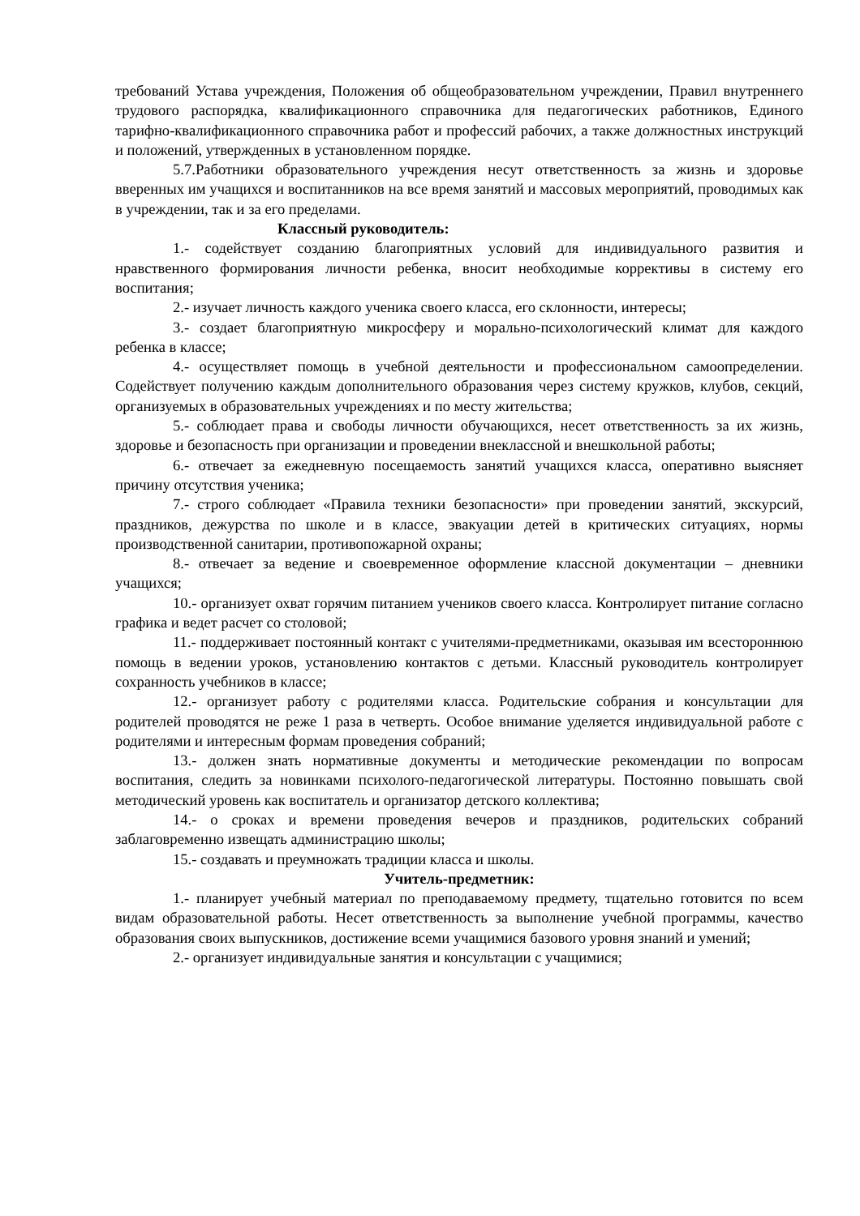требований Устава учреждения, Положения об общеобразовательном учреждении, Правил внутреннего трудового распорядка, квалификационного справочника для педагогических работников, Единого тарифно-квалификационного справочника работ и профессий рабочих, а также должностных инструкций и положений, утвержденных в установленном порядке.
5.7.Работники образовательного учреждения несут ответственность за жизнь и здоровье вверенных им учащихся и воспитанников на все время занятий и массовых мероприятий, проводимых как в учреждении, так и за его пределами.
Классный руководитель:
1.- содействует созданию благоприятных условий для индивидуального развития и нравственного формирования личности ребенка, вносит необходимые коррективы в систему его воспитания;
2.- изучает личность каждого ученика своего класса, его склонности, интересы;
3.- создает благоприятную микросферу и морально-психологический климат для каждого ребенка в классе;
4.- осуществляет помощь в учебной деятельности и профессиональном самоопределении. Содействует получению каждым дополнительного образования через систему кружков, клубов, секций, организуемых в образовательных учреждениях и по месту жительства;
5.- соблюдает права и свободы личности обучающихся, несет ответственность за их жизнь, здоровье и безопасность при организации и проведении внеклассной и внешкольной работы;
6.- отвечает за ежедневную посещаемость занятий учащихся класса, оперативно выясняет причину отсутствия ученика;
7.- строго соблюдает «Правила техники безопасности» при проведении занятий, экскурсий, праздников, дежурства по школе и в классе, эвакуации детей в критических ситуациях, нормы производственной санитарии, противопожарной охраны;
8.- отвечает за ведение и своевременное оформление классной документации – дневники учащихся;
10.- организует охват горячим питанием учеников своего класса. Контролирует питание согласно графика и ведет расчет со столовой;
11.- поддерживает постоянный контакт с учителями-предметниками, оказывая им всестороннюю помощь в ведении уроков, установлению контактов с детьми. Классный руководитель контролирует сохранность учебников в классе;
12.- организует работу с родителями класса. Родительские собрания и консультации для родителей проводятся не реже 1 раза в четверть. Особое внимание уделяется индивидуальной работе с родителями и интересным формам проведения собраний;
13.- должен знать нормативные документы и методические рекомендации по вопросам воспитания, следить за новинками психолого-педагогической литературы. Постоянно повышать свой методический уровень как воспитатель и организатор детского коллектива;
14.- о сроках и времени проведения вечеров и праздников, родительских собраний заблаговременно извещать администрацию школы;
15.- создавать и преумножать традиции класса и школы.
Учитель-предметник:
1.- планирует учебный материал по преподаваемому предмету, тщательно готовится по всем видам образовательной работы. Несет ответственность за выполнение учебной программы, качество образования своих выпускников, достижение всеми учащимися базового уровня знаний и умений;
2.- организует индивидуальные занятия и консультации с учащимися;